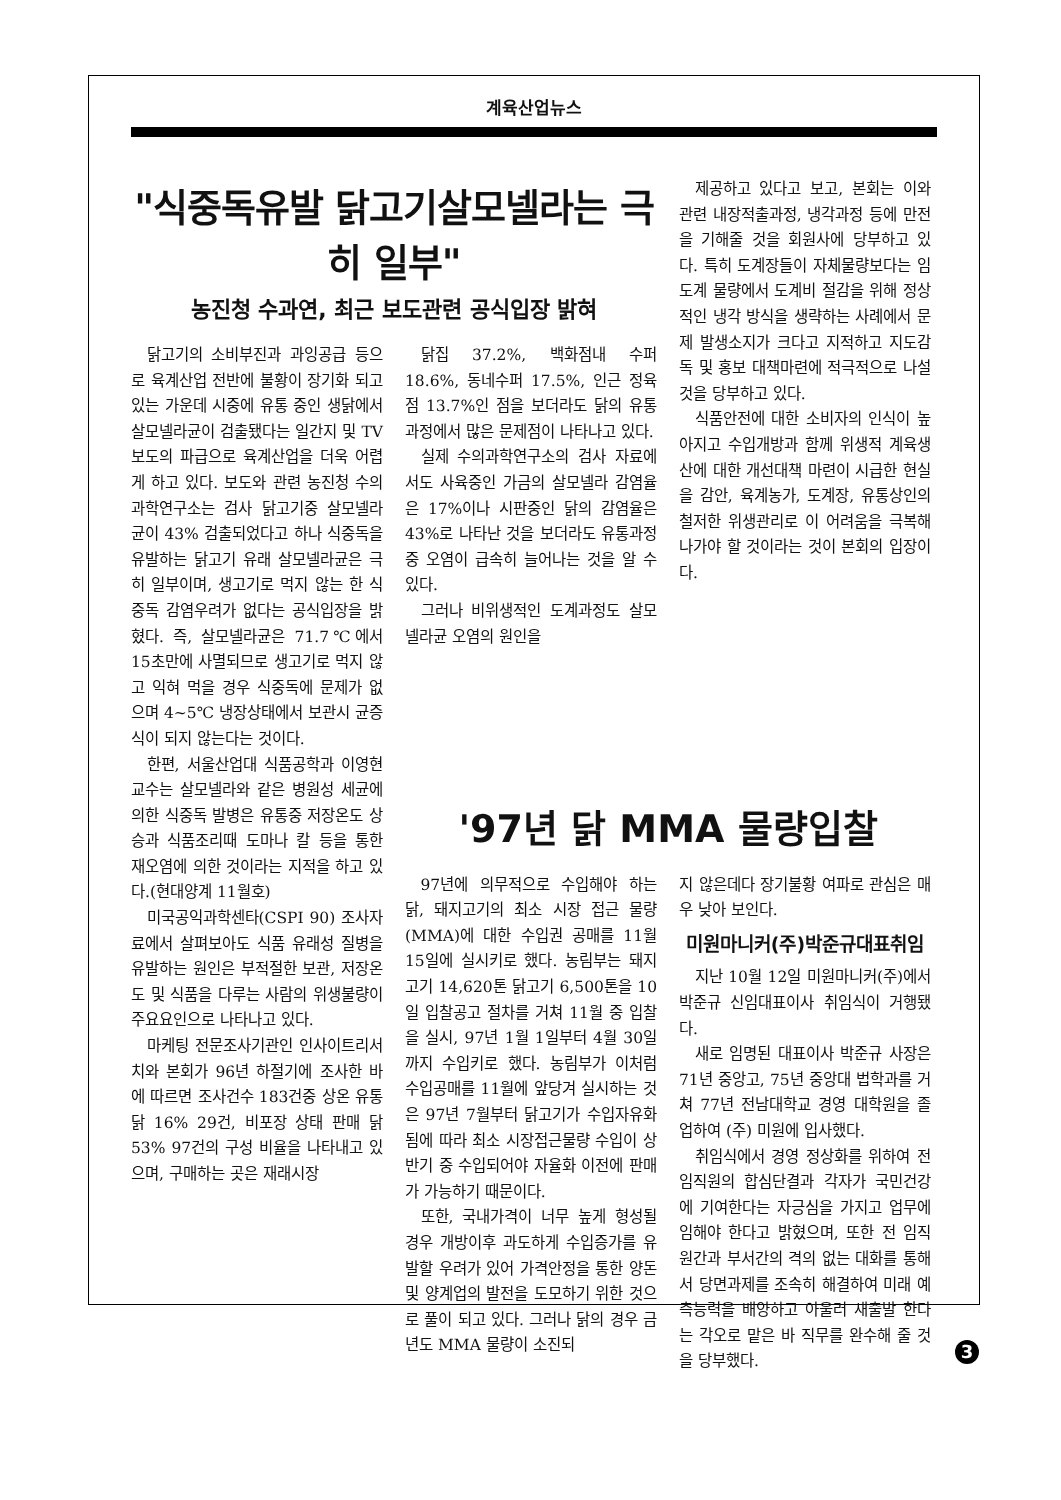계육산업뉴스
"식중독유발 닭고기살모넬라는 극히 일부"
농진청 수과연, 최근 보도관련 공식입장 밝혀
닭고기의 소비부진과 과잉공급 등으로 육계산업 전반에 불황이 장기화 되고 있는 가운데 시중에 유통 중인 생닭에서 살모넬라균이 검출됐다는 일간지 및 TV보도의 파급으로 육계산업을 더욱 어렵게 하고 있다. 보도와 관련 농진청 수의과학연구소는 검사 닭고기중 살모넬라균이 43% 검출되었다고 하나 식중독을 유발하는 닭고기 유래 살모넬라균은 극히 일부이며, 생고기로 먹지 않는 한 식중독 감염우려가 없다는 공식입장을 밝혔다. 즉, 살모넬라균은 71.7℃에서 15초만에 사멸되므로 생고기로 먹지 않고 익혀 먹을 경우 식중독에 문제가 없으며 4~5℃ 냉장상태에서 보관시 균증식이 되지 않는다는 것이다.
한편, 서울산업대 식품공학과 이영현교수는 살모넬라와 같은 병원성 세균에 의한 식중독 발병은 유통중 저장온도 상승과 식품조리때 도마나 칼 등을 통한 재오염에 의한 것이라는 지적을 하고 있다.(현대양계 11월호)
미국공익과학센타(CSPI 90) 조사자료에서 살펴보아도 식품 유래성 질병을 유발하는 원인은 부적절한 보관, 저장온도 및 식품을 다루는 사람의 위생불량이 주요요인으로 나타나고 있다.
마케팅 전문조사기관인 인사이트리서치와 본회가 96년 하절기에 조사한 바에 따르면 조사건수 183건중 상온 유통닭 16% 29건, 비포장 상태 판매 닭 53% 97건의 구성 비율을 나타내고 있으며, 구매하는 곳은 재래시장
닭집 37.2%, 백화점내 수퍼 18.6%, 동네수퍼 17.5%, 인근 정육점 13.7%인 점을 보더라도 닭의 유통 과정에서 많은 문제점이 나타나고 있다.
실제 수의과학연구소의 검사 자료에서도 사육중인 가금의 살모넬라 감염율은 17%이나 시판중인 닭의 감염율은 43%로 나타난 것을 보더라도 유통과정 중 오염이 급속히 늘어나는 것을 알 수 있다.
그러나 비위생적인 도계과정도 살모넬라균 오염의 원인을
제공하고 있다고 보고, 본회는 이와 관련 내장적출과정, 냉각과정 등에 만전을 기해줄 것을 회원사에 당부하고 있다. 특히 도계장들이 자체물량보다는 임도계 물량에서 도계비 절감을 위해 정상적인 냉각 방식을 생략하는 사례에서 문제 발생소지가 크다고 지적하고 지도감독 및 홍보 대책마련에 적극적으로 나설 것을 당부하고 있다.
식품안전에 대한 소비자의 인식이 높아지고 수입개방과 함께 위생적 계육생산에 대한 개선대책 마련이 시급한 현실을 감안, 육계농가, 도계장, 유통상인의 철저한 위생관리로 이 어려움을 극복해 나가야 할 것이라는 것이 본회의 입장이다.
'97년 닭 MMA 물량입찰
97년에 의무적으로 수입해야 하는 닭, 돼지고기의 최소 시장 접근 물량(MMA)에 대한 수입권 공매를 11월 15일에 실시키로 했다. 농림부는 돼지고기 14,620톤 닭고기 6,500톤을 10일 입찰공고 절차를 거쳐 11월 중 입찰을 실시, 97년 1월 1일부터 4월 30일까지 수입키로 했다. 농림부가 이처럼 수입공매를 11월에 앞당겨 실시하는 것은 97년 7월부터 닭고기가 수입자유화 됨에 따라 최소 시장접근물량 수입이 상반기 중 수입되어야 자율화 이전에 판매가 가능하기 때문이다.
또한, 국내가격이 너무 높게 형성될 경우 개방이후 과도하게 수입증가를 유발할 우려가 있어 가격안정을 통한 양돈 및 양계업의 발전을 도모하기 위한 것으로 풀이 되고 있다. 그러나 닭의 경우 금년도 MMA 물량이 소진되
지 않은데다 장기불황 여파로 관심은 매우 낮아 보인다.
미원마니커(주)박준규대표취임
지난 10월 12일 미원마니커(주)에서 박준규 신임대표이사 취임식이 거행됐다.
새로 임명된 대표이사 박준규 사장은 71년 중앙고, 75년 중앙대 법학과를 거쳐 77년 전남대학교 경영 대학원을 졸업하여 (주) 미원에 입사했다.
취임식에서 경영 정상화를 위하여 전 임직원의 합심단결과 각자가 국민건강에 기여한다는 자긍심을 가지고 업무에 임해야 한다고 밝혔으며, 또한 전 임직원간과 부서간의 격의 없는 대화를 통해서 당면과제를 조속히 해결하여 미래 예측능력을 배양하고 아울러 새출발 한다는 각오로 맡은 바 직무를 완수해 줄 것을 당부했다.
3